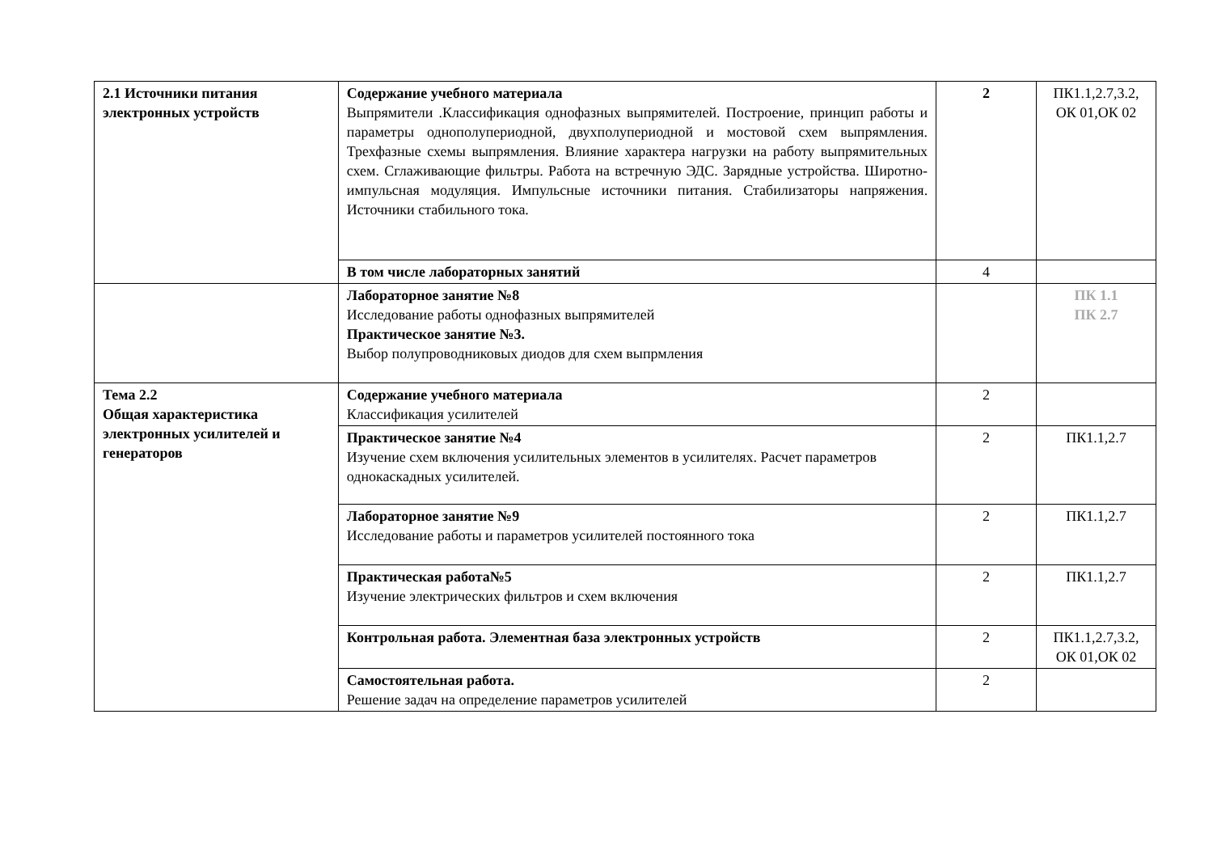| 2.1 Источники питания электронных устройств | Содержание учебного материала Выпрямители .Классификация однофазных выпрямителей. Построение, принцип работы и параметры однополупериодной, двухполупериодной и мостовой схем выпрямления. Трехфазные схемы выпрямления. Влияние характера нагрузки на работу выпрямительных схем. Сглаживающие фильтры. Работа на встречную ЭДС. Зарядные устройства. Широтно-импульсная модуляция. Импульсные источники питания. Стабилизаторы напряжения. Источники стабильного тока. | 2 | ПК1.1,2.7,3.2, ОК 01,ОК 02 |
| | В том числе лабораторных занятий | 4 | |
| | Лабораторное занятие №8 Исследование работы однофазных выпрямителей Практическое занятие №3. Выбор полупроводниковых диодов для схем выпрмления | | ПК 1.1 ПК 2.7 |
| Тема 2.2 Общая характеристика электронных усилителей и генераторов | Содержание учебного материала Классификация усилителей | 2 | |
| | Практическое занятие №4 Изучение схем включения усилительных элементов в усилителях. Расчет параметров однокаскадных усилителей. | 2 | ПК1.1,2.7 |
| | Лабораторное занятие №9 Исследование работы и параметров усилителей постоянного тока | 2 | ПК1.1,2.7 |
| | Практическая работа№5 Изучение электрических фильтров и схем включения | 2 | ПК1.1,2.7 |
| | Контрольная работа. Элементная база электронных устройств | 2 | ПК1.1,2.7,3.2, ОК 01,ОК 02 |
| | Самостоятельная работа. Решение задач на определение параметров усилителей | 2 | |